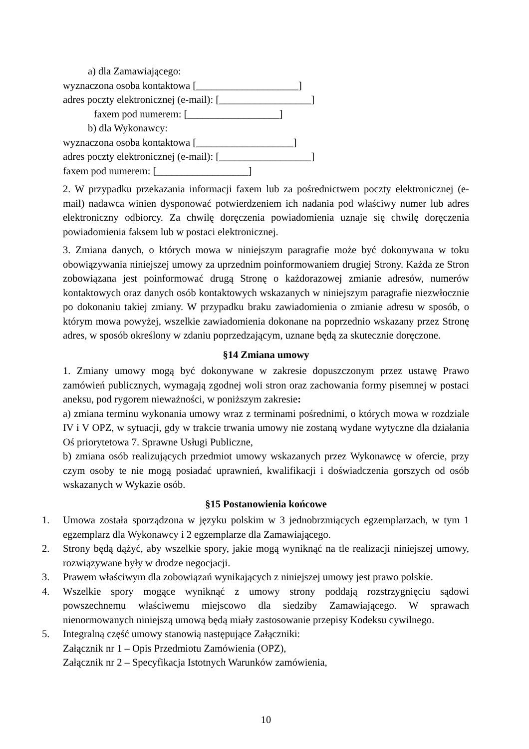a) dla Zamawiającego:
wyznaczona osoba kontaktowa [____________________]
adres poczty elektronicznej (e-mail): [__________________]
faxem pod numerem: [__________________]
b) dla Wykonawcy:
wyznaczona osoba kontaktowa [___________________]
adres poczty elektronicznej (e-mail): [__________________]
faxem pod numerem: [__________________]
2. W przypadku przekazania informacji faxem lub za pośrednictwem poczty elektronicznej (e-mail) nadawca winien dysponować potwierdzeniem ich nadania pod właściwy numer lub adres elektroniczny odbiorcy. Za chwilę doręczenia powiadomienia uznaje się chwilę doręczenia powiadomienia faksem lub w postaci elektronicznej.
3. Zmiana danych, o których mowa w niniejszym paragrafie może być dokonywana w toku obowiązywania niniejszej umowy za uprzednim poinformowaniem drugiej Strony. Każda ze Stron zobowiązana jest poinformować drugą Stronę o każdorazowej zmianie adresów, numerów kontaktowych oraz danych osób kontaktowych wskazanych w niniejszym paragrafie niezwłocznie po dokonaniu takiej zmiany. W przypadku braku zawiadomienia o zmianie adresu w sposób, o którym mowa powyżej, wszelkie zawiadomienia dokonane na poprzednio wskazany przez Stronę adres, w sposób określony w zdaniu poprzedzającym, uznane będą za skutecznie doręczone.
§14 Zmiana umowy
1. Zmiany umowy mogą być dokonywane w zakresie dopuszczonym przez ustawę Prawo zamówień publicznych, wymagają zgodnej woli stron oraz zachowania formy pisemnej w postaci aneksu, pod rygorem nieważności, w poniższym zakresie:
a) zmiana terminu wykonania umowy wraz z terminami pośrednimi, o których mowa w rozdziale IV i V OPZ, w sytuacji, gdy w trakcie trwania umowy nie zostaną wydane wytyczne dla działania Oś priorytetowa 7. Sprawne Usługi Publiczne,
b) zmiana osób realizujących przedmiot umowy wskazanych przez Wykonawcę w ofercie, przy czym osoby te nie mogą posiadać uprawnień, kwalifikacji i doświadczenia gorszych od osób wskazanych w Wykazie osób.
§15 Postanowienia końcowe
1. Umowa została sporządzona w języku polskim w 3 jednobrzmiących egzemplarzach, w tym 1 egzemplarz dla Wykonawcy i 2 egzemplarze dla Zamawiającego.
2. Strony będą dążyć, aby wszelkie spory, jakie mogą wyniknąć na tle realizacji niniejszej umowy, rozwiązywane były w drodze negocjacji.
3. Prawem właściwym dla zobowiązań wynikających z niniejszej umowy jest prawo polskie.
4. Wszelkie spory mogące wyniknąć z umowy strony poddają rozstrzygnięciu sądowi powszechnemu właściwemu miejscowo dla siedziby Zamawiającego. W sprawach nienormowanych niniejszą umową będą miały zastosowanie przepisy Kodeksu cywilnego.
5. Integralną część umowy stanowią następujące Załączniki:
Załącznik nr 1 – Opis Przedmiotu Zamówienia (OPZ),
Załącznik nr 2 – Specyfikacja Istotnych Warunków zamówienia,
10